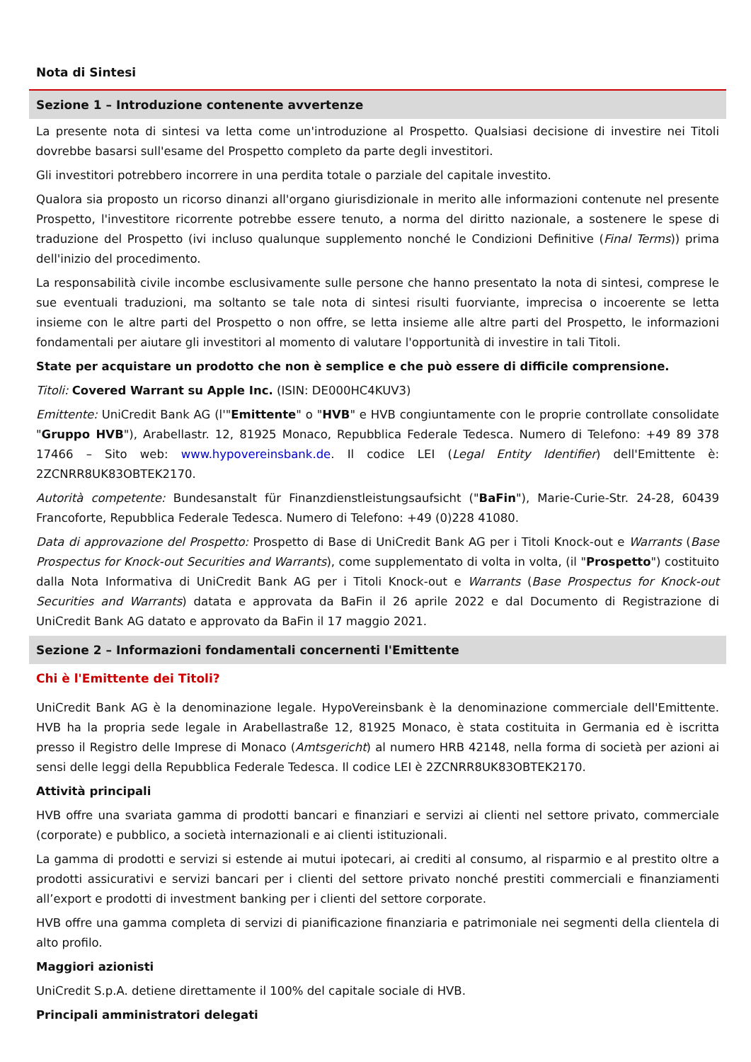Nota di Sintesi
Sezione 1 – Introduzione contenente avvertenze
La presente nota di sintesi va letta come un'introduzione al Prospetto. Qualsiasi decisione di investire nei Titoli dovrebbe basarsi sull'esame del Prospetto completo da parte degli investitori.
Gli investitori potrebbero incorrere in una perdita totale o parziale del capitale investito.
Qualora sia proposto un ricorso dinanzi all'organo giurisdizionale in merito alle informazioni contenute nel presente Prospetto, l'investitore ricorrente potrebbe essere tenuto, a norma del diritto nazionale, a sostenere le spese di traduzione del Prospetto (ivi incluso qualunque supplemento nonché le Condizioni Definitive (Final Terms)) prima dell'inizio del procedimento.
La responsabilità civile incombe esclusivamente sulle persone che hanno presentato la nota di sintesi, comprese le sue eventuali traduzioni, ma soltanto se tale nota di sintesi risulti fuorviante, imprecisa o incoerente se letta insieme con le altre parti del Prospetto o non offre, se letta insieme alle altre parti del Prospetto, le informazioni fondamentali per aiutare gli investitori al momento di valutare l'opportunità di investire in tali Titoli.
State per acquistare un prodotto che non è semplice e che può essere di difficile comprensione.
Titoli: Covered Warrant su Apple Inc. (ISIN: DE000HC4KUV3)
Emittente: UniCredit Bank AG (l'"Emittente" o "HVB" e HVB congiuntamente con le proprie controllate consolidate "Gruppo HVB"), Arabellastr. 12, 81925 Monaco, Repubblica Federale Tedesca. Numero di Telefono: +49 89 378 17466 – Sito web: www.hypovereinsbank.de. Il codice LEI (Legal Entity Identifier) dell'Emittente è: 2ZCNRR8UK83OBTEK2170.
Autorità competente: Bundesanstalt für Finanzdienstleistungsaufsicht ("BaFin"), Marie-Curie-Str. 24-28, 60439 Francoforte, Repubblica Federale Tedesca. Numero di Telefono: +49 (0)228 41080.
Data di approvazione del Prospetto: Prospetto di Base di UniCredit Bank AG per i Titoli Knock-out e Warrants (Base Prospectus for Knock-out Securities and Warrants), come supplementato di volta in volta, (il "Prospetto") costituito dalla Nota Informativa di UniCredit Bank AG per i Titoli Knock-out e Warrants (Base Prospectus for Knock-out Securities and Warrants) datata e approvata da BaFin il 26 aprile 2022 e dal Documento di Registrazione di UniCredit Bank AG datato e approvato da BaFin il 17 maggio 2021.
Sezione 2 – Informazioni fondamentali concernenti l'Emittente
Chi è l'Emittente dei Titoli?
UniCredit Bank AG è la denominazione legale. HypoVereinsbank è la denominazione commerciale dell'Emittente. HVB ha la propria sede legale in Arabellastraße 12, 81925 Monaco, è stata costituita in Germania ed è iscritta presso il Registro delle Imprese di Monaco (Amtsgericht) al numero HRB 42148, nella forma di società per azioni ai sensi delle leggi della Repubblica Federale Tedesca. Il codice LEI è 2ZCNRR8UK83OBTEK2170.
Attività principali
HVB offre una svariata gamma di prodotti bancari e finanziari e servizi ai clienti nel settore privato, commerciale (corporate) e pubblico, a società internazionali e ai clienti istituzionali.
La gamma di prodotti e servizi si estende ai mutui ipotecari, ai crediti al consumo, al risparmio e al prestito oltre a prodotti assicurativi e servizi bancari per i clienti del settore privato nonché prestiti commerciali e finanziamenti all’export e prodotti di investment banking per i clienti del settore corporate.
HVB offre una gamma completa di servizi di pianificazione finanziaria e patrimoniale nei segmenti della clientela di alto profilo.
Maggiori azionisti
UniCredit S.p.A. detiene direttamente il 100% del capitale sociale di HVB.
Principali amministratori delegati